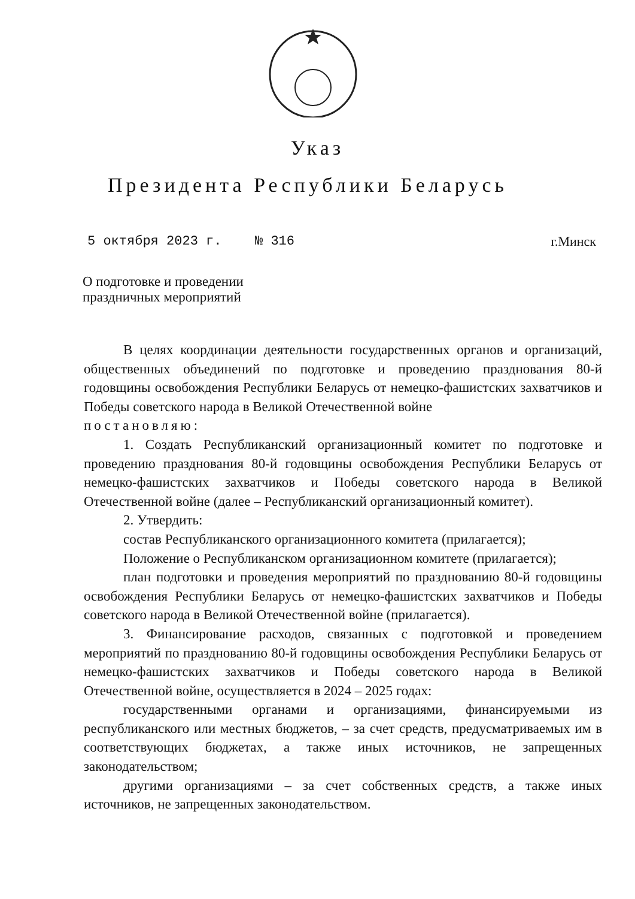Указ
Президента Республики Беларусь
5 октября 2023 г. № 316 г.Минск
О подготовке и проведении
праздничных мероприятий
В целях координации деятельности государственных органов и организаций, общественных объединений по подготовке и проведению празднования 80-й годовщины освобождения Республики Беларусь от немецко-фашистских захватчиков и Победы советского народа в Великой Отечественной войне
постановляю:
1. Создать Республиканский организационный комитет по подготовке и проведению празднования 80-й годовщины освобождения Республики Беларусь от немецко-фашистских захватчиков и Победы советского народа в Великой Отечественной войне (далее – Республиканский организационный комитет).
2. Утвердить:
состав Республиканского организационного комитета (прилагается);
Положение о Республиканском организационном комитете (прилагается);
план подготовки и проведения мероприятий по празднованию 80-й годовщины освобождения Республики Беларусь от немецко-фашистских захватчиков и Победы советского народа в Великой Отечественной войне (прилагается).
3. Финансирование расходов, связанных с подготовкой и проведением мероприятий по празднованию 80-й годовщины освобождения Республики Беларусь от немецко-фашистских захватчиков и Победы советского народа в Великой Отечественной войне, осуществляется в 2024 – 2025 годах:
государственными органами и организациями, финансируемыми из республиканского или местных бюджетов, – за счет средств, предусматриваемых им в соответствующих бюджетах, а также иных источников, не запрещенных законодательством;
другими организациями – за счет собственных средств, а также иных источников, не запрещенных законодательством.